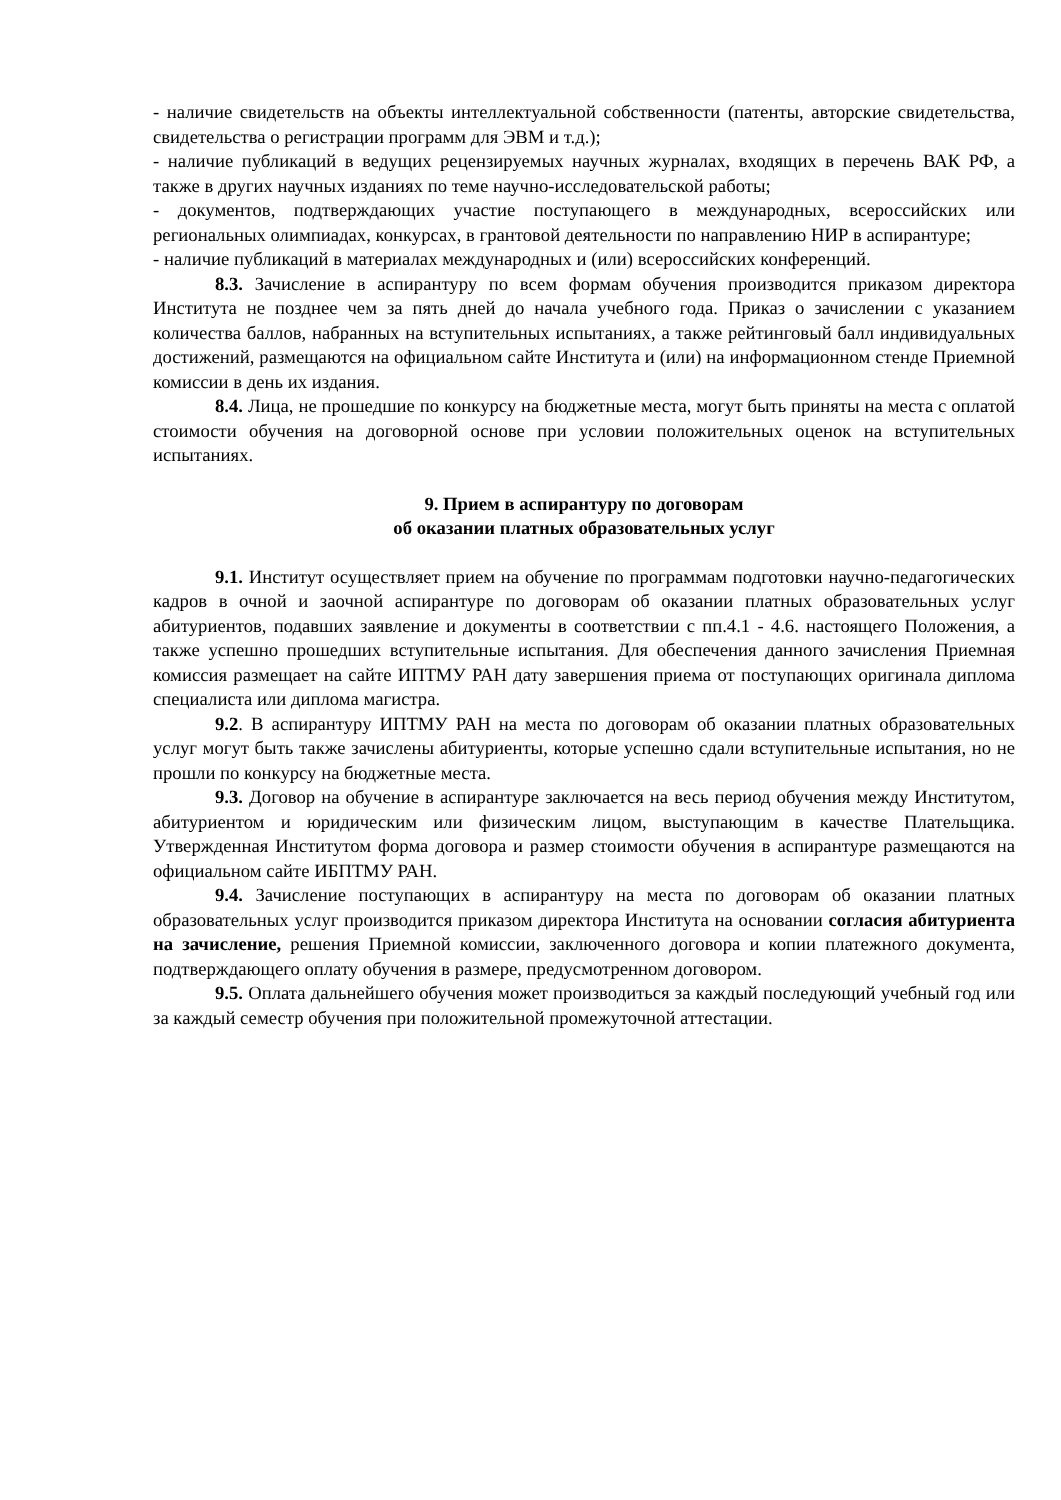- наличие свидетельств на объекты интеллектуальной собственности (патенты, авторские свидетельства, свидетельства о регистрации программ для ЭВМ и т.д.);
- наличие публикаций в ведущих рецензируемых научных журналах, входящих в перечень ВАК РФ, а также в других научных изданиях по теме научно-исследовательской работы;
- документов, подтверждающих участие поступающего в международных, всероссийских или региональных олимпиадах, конкурсах, в грантовой деятельности по направлению НИР в аспирантуре;
- наличие публикаций в материалах международных и (или) всероссийских конференций.
8.3. Зачисление в аспирантуру по всем формам обучения производится приказом директора Института не позднее чем за пять дней до начала учебного года. Приказ о зачислении с указанием количества баллов, набранных на вступительных испытаниях, а также рейтинговый балл индивидуальных достижений, размещаются на официальном сайте Института и (или) на информационном стенде Приемной комиссии в день их издания.
8.4. Лица, не прошедшие по конкурсу на бюджетные места, могут быть приняты на места с оплатой стоимости обучения на договорной основе при условии положительных оценок на вступительных испытаниях.
9. Прием в аспирантуру по договорам
об оказании платных образовательных услуг
9.1. Институт осуществляет прием на обучение по программам подготовки научно-педагогических кадров в очной и заочной аспирантуре по договорам об оказании платных образовательных услуг абитуриентов, подавших заявление и документы в соответствии с пп.4.1 - 4.6. настоящего Положения, а также успешно прошедших вступительные испытания. Для обеспечения данного зачисления Приемная комиссия размещает на сайте ИПТМУ РАН дату завершения приема от поступающих оригинала диплома специалиста или диплома магистра.
9.2. В аспирантуру ИПТМУ РАН на места по договорам об оказании платных образовательных услуг могут быть также зачислены абитуриенты, которые успешно сдали вступительные испытания, но не прошли по конкурсу на бюджетные места.
9.3. Договор на обучение в аспирантуре заключается на весь период обучения между Институтом, абитуриентом и юридическим или физическим лицом, выступающим в качестве Плательщика. Утвержденная Институтом форма договора и размер стоимости обучения в аспирантуре размещаются на официальном сайте ИБПТМУ РАН.
9.4. Зачисление поступающих в аспирантуру на места по договорам об оказании платных образовательных услуг производится приказом директора Института на основании согласия абитуриента на зачисление, решения Приемной комиссии, заключенного договора и копии платежного документа, подтверждающего оплату обучения в размере, предусмотренном договором.
9.5. Оплата дальнейшего обучения может производиться за каждый последующий учебный год или за каждый семестр обучения при положительной промежуточной аттестации.